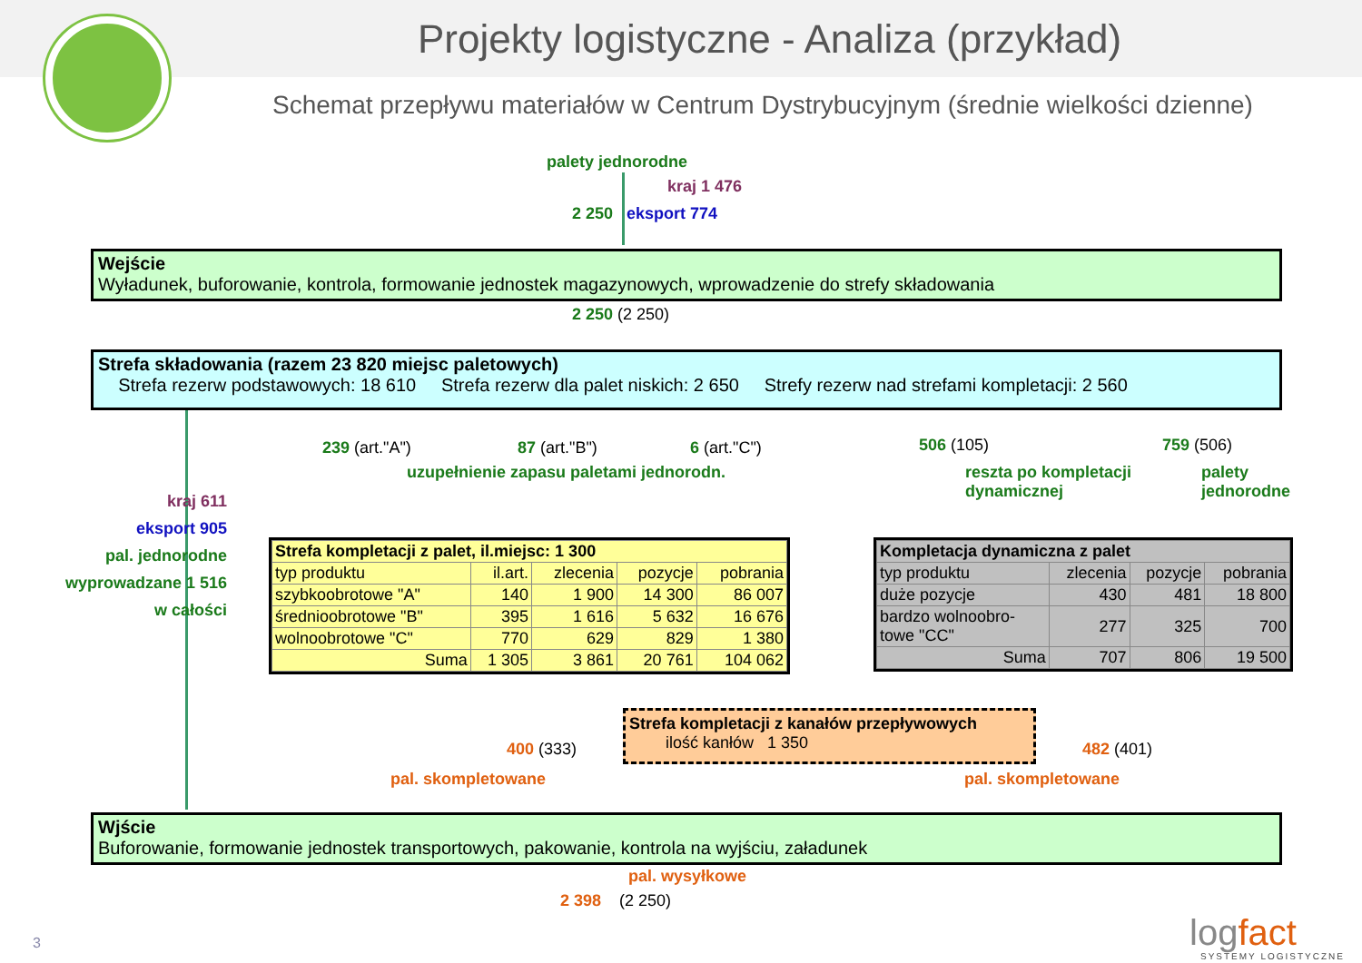Projekty logistyczne - Analiza (przykład)
Schemat przepływu materiałów w Centrum Dystrybucyjnym (średnie wielkości dzienne)
palety jednorodne
kraj 1 476
2 250 eksport 774
Wejście
Wyładunek, buforowanie, kontrola, formowanie jednostek magazynowych, wprowadzenie do strefy składowania
2 250 (2 250)
Strefa składowania (razem 23 820 miejsc paletowych)
Strefa rezerw podstawowych: 18 610 Strefa rezerw dla palet niskich: 2 650 Strefy rezerw nad strefami kompletacji: 2 560
239 (art."A") 87 (art."B") 6 (art."C")
uzupełnienie zapasu paletami jednorodn.
506 (105)
reszta po kompletacji
dynamicznej
759 (506)
palety
jednorodne
kraj 611
eksport 905
pal. jednorodne
wyprowadzane 1 516
w całości
| Strefa kompletacji z palet, il.miejsc: 1 300 | | | | |
| typ produktu | il.art. | zlecenia | pozycje | pobrania |
| szybkoobrotowe "A" | 140 | 1 900 | 14 300 | 86 007 |
| średnioobrotowe "B" | 395 | 1 616 | 5 632 | 16 676 |
| wolnoobrotowe "C" | 770 | 629 | 829 | 1 380 |
| Suma | 1 305 | 3 861 | 20 761 | 104 062 |
| Kompletacja dynamiczna z palet | | | |
| typ produktu | zlecenia | pozycje | pobrania |
| duże pozycje | 430 | 481 | 18 800 |
| bardzo wolnoobro- towe "CC" | 277 | 325 | 700 |
| Suma | 707 | 806 | 19 500 |
Strefa kompletacji z kanałów przepływowych
ilość kanłów 1 350
400 (333)
pal. skompletowane
482 (401)
pal. skompletowane
Wjście
Buforowanie, formowanie jednostek transportowych, pakowanie, kontrola na wyjściu, załadunek
pal. wysyłkowe
2 398 (2 250)
3 logfact
SYSTEMY LOGISTYCZNE